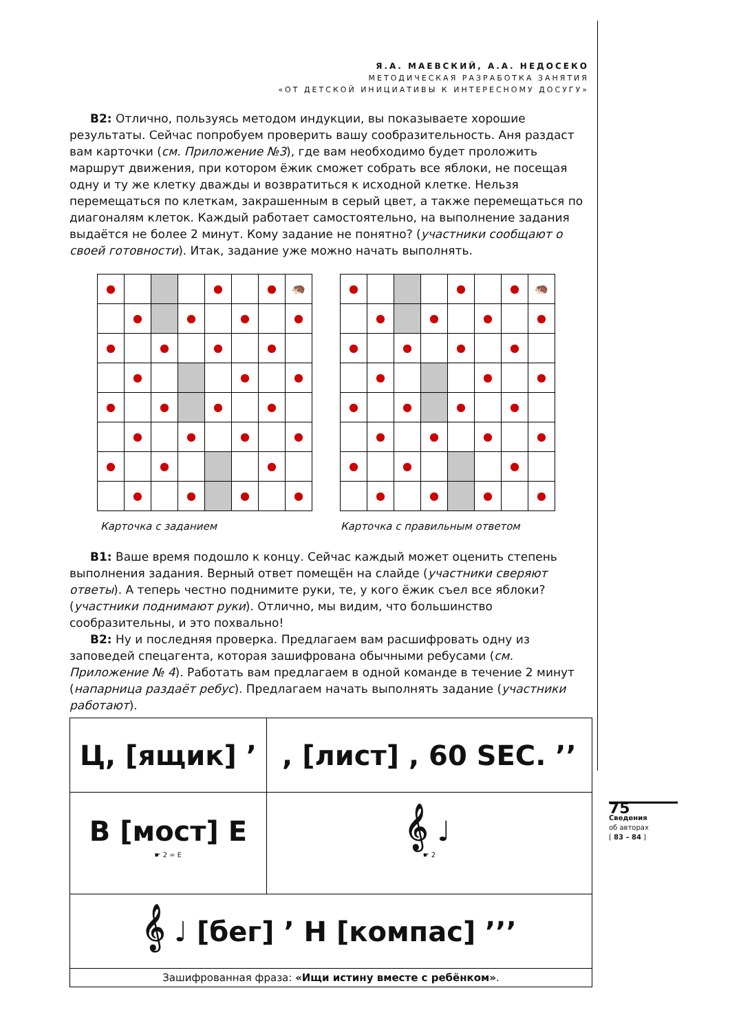Я.А. МАЕВСКИЙ, А.А. НЕДОСЕКО
МЕТОДИЧЕСКАЯ РАЗРАБОТКА ЗАНЯТИЯ
«ОТ ДЕТСКОЙ ИНИЦИАТИВЫ К ИНТЕРЕСНОМУ ДОСУГУ»
В2: Отлично, пользуясь методом индукции, вы показываете хорошие результаты. Сейчас попробуем проверить вашу сообразительность. Аня раздаст вам карточки (см. Приложение №3), где вам необходимо будет проложить маршрут движения, при котором ёжик сможет собрать все яблоки, не посещая одну и ту же клетку дважды и возвратиться к исходной клетке. Нельзя перемещаться по клеткам, закрашенным в серый цвет, а также перемещаться по диагоналям клеток. Каждый работает самостоятельно, на выполнение задания выдаётся не более 2 минут. Кому задание не понятно? (участники сообщают о своей готовности). Итак, задание уже можно начать выполнять.
| ● | | | | ● | | ● | 🦔 |
| | ● | | ● | | ● | | ● |
| ● | | ● | | ● | | ● | |
| | ● | | | | ● | | ● |
| ● | | ● | | ● | | ● | |
| | ● | | ● | | ● | | ● |
| ● | | ● | | | | ● | |
| | ● | | ● | | ● | | ● |
| ● | | | | ● | | ● | 🦔 |
| | ● | | ● | | ● | | ● |
| ● | | ● | | ● | | ● | |
| | ● | | | | ● | | ● |
| ● | | ● | | ● | | ● | |
| | ● | | ● | | ● | | ● |
| ● | | ● | | | | ● | |
| | ● | | ● | | ● | | ● |
Карточка с заданием Карточка с правильным ответом
В1: Ваше время подошло к концу. Сейчас каждый может оценить степень выполнения задания. Верный ответ помещён на слайде (участники сверяют ответы). А теперь честно поднимите руки, те, у кого ёжик съел все яблоки? (участники поднимают руки). Отлично, мы видим, что большинство сообразительны, и это похвально!
В2: Ну и последняя проверка. Предлагаем вам расшифровать одну из заповедей спецагента, которая зашифрована обычными ребусами (см. Приложение № 4). Работать вам предлагаем в одной команде в течение 2 минут (напарница раздаёт ребус). Предлагаем начать выполнять задание (участники работают).
| Ц, [ящик] ’ | , [лист] , 60 SEC. ’’ |
| В [мост] Е ☛ 2 = Е | 𝄞 ♩ ☛ 2 |
| 𝄞 ♩ [бег] ’ Н [компас] ’’’ | |
| Зашифрованная фраза: «Ищи истину вместе с ребёнком» . | |
75
Сведения
об авторах
[ 83 – 84 ]